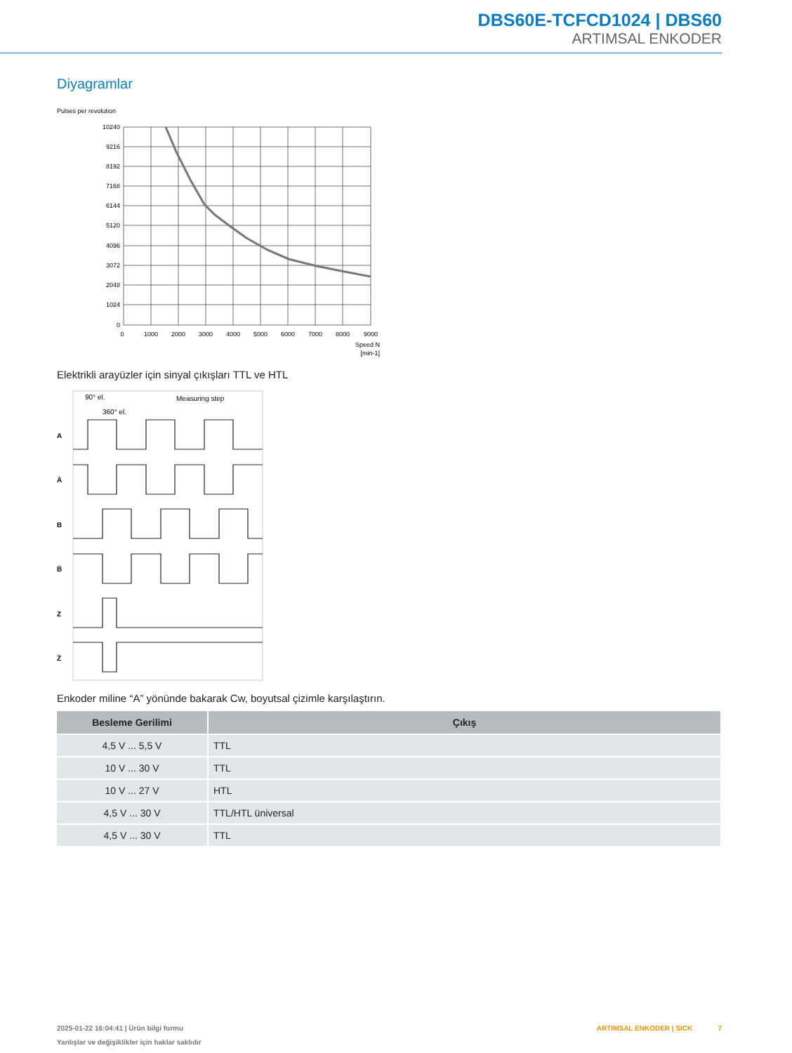DBS60E-TCFCD1024 | DBS60
ARTIMSAL ENKODER
Diyagramlar
Pulses per revolution
10240
9216
8192
7168
6144
5120
4096
3072
2048
1024
0
0
1000
2000
3000
4000
5000
6000
7000
8000
9000
Speed N
[min-1]
Elektrikli arayüzler için sinyal çıkışları TTL ve HTL
90° el.
360° el.
Measuring step
A
A̅
B
B̅
Z
Z̅
Enkoder miline “A” yönünde bakarak Cw, boyutsal çizimle karşılaştırın.
| Besleme Gerilimi | Çıkış |
| --- | --- |
| 4,5 V ... 5,5 V | TTL |
| 10 V ... 30 V | TTL |
| 10 V ... 27 V | HTL |
| 4,5 V ... 30 V | TTL/HTL üniversal |
| 4,5 V ... 30 V | TTL |
2025-01-22 16:04:41 | Ürün bilgi formu
Yanlışlar ve değişiklikler için haklar saklıdır
ARTIMSAL ENKODER | SICK 7